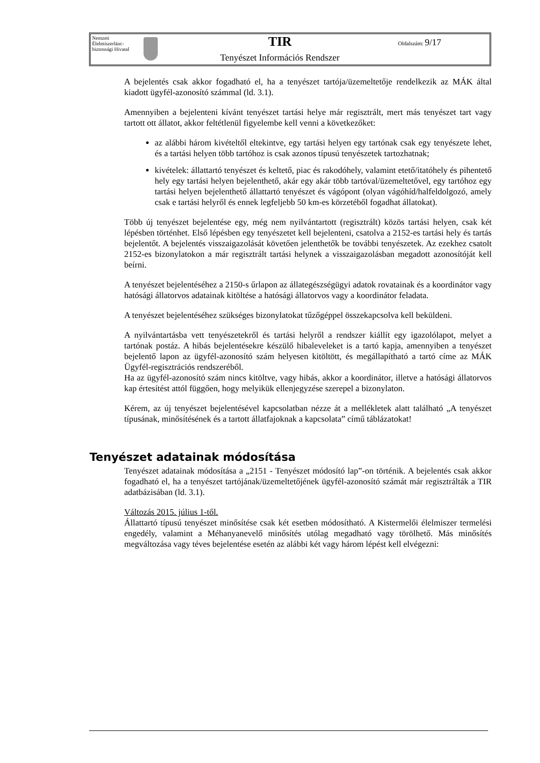Nemzeti Élelmiszerlánc-biztonsági Hivatal
TIR
Tenyészet Információs Rendszer
Oldalszám: 9/17
A bejelentés csak akkor fogadható el, ha a tenyészet tartója/üzemeltetője rendelkezik az MÁK által kiadott ügyfél-azonosító számmal (ld. 3.1).
Amennyiben a bejelenteni kívánt tenyészet tartási helye már regisztrált, mert más tenyészet tart vagy tartott ott állatot, akkor feltétlenül figyelembe kell venni a következőket:
az alábbi három kivételtől eltekintve, egy tartási helyen egy tartónak csak egy tenyészete lehet, és a tartási helyen több tartóhoz is csak azonos típusú tenyészetek tartozhatnak;
kivételek: állattartó tenyészet és keltető, piac és rakodóhely, valamint etető/itatóhely és pihentető hely egy tartási helyen bejelenthető, akár egy akár több tartóval/üzemeltetővel, egy tartóhoz egy tartási helyen bejelenthető állattartó tenyészet és vágópont (olyan vágóhíd/halfeldolgozó, amely csak e tartási helyről és ennek legfeljebb 50 km-es körzetéből fogadhat állatokat).
Több új tenyészet bejelentése egy, még nem nyilvántartott (regisztrált) közös tartási helyen, csak két lépésben történhet. Első lépésben egy tenyészetet kell bejelenteni, csatolva a 2152-es tartási hely és tartás bejelentőt. A bejelentés visszaigazolását követően jelenthetők be további tenyészetek. Az ezekhez csatolt 2152-es bizonylatokon a már regisztrált tartási helynek a visszaigazolásban megadott azonosítóját kell beírni.
A tenyészet bejelentéséhez a 2150-s űrlapon az állategészségügyi adatok rovatainak és a koordinátor vagy hatósági állatorvos adatainak kitöltése a hatósági állatorvos vagy a koordinátor feladata.
A tenyészet bejelentéséhez szükséges bizonylatokat tűzőgéppel összekapcsolva kell beküldeni.
A nyilvántartásba vett tenyészetekről és tartási helyről a rendszer kiállít egy igazolólapot, melyet a tartónak postáz. A hibás bejelentésekre készülő hibaleveleket is a tartó kapja, amennyiben a tenyészet bejelentő lapon az ügyfél-azonosító szám helyesen kitöltött, és megállapítható a tartó címe az MÁK Ügyfél-regisztrációs rendszeréből.
Ha az ügyfél-azonosító szám nincs kitöltve, vagy hibás, akkor a koordinátor, illetve a hatósági állatorvos kap értesítést attól függően, hogy melyikük ellenjegyzése szerepel a bizonylaton.
Kérem, az új tenyészet bejelentésével kapcsolatban nézze át a mellékletek alatt található „A tenyészet típusának, minősítésének és a tartott állatfajoknak a kapcsolata” című táblázatokat!
Tenyészet adatainak módosítása
Tenyészet adatainak módosítása a „2151 - Tenyészet módosító lap”-on történik. A bejelentés csak akkor fogadható el, ha a tenyészet tartójának/üzemeltetőjének ügyfél-azonosító számát már regisztrálták a TIR adatbázisában (ld. 3.1).
Változás 2015. július 1-től.
Állattartó típusú tenyészet minősítése csak két esetben módosítható. A Kistermelői élelmiszer termelési engedély, valamint a Méhanyanevelő minősítés utólag megadható vagy törölhető. Más minősítés megváltozása vagy téves bejelentése esetén az alábbi két vagy három lépést kell elvégezni: